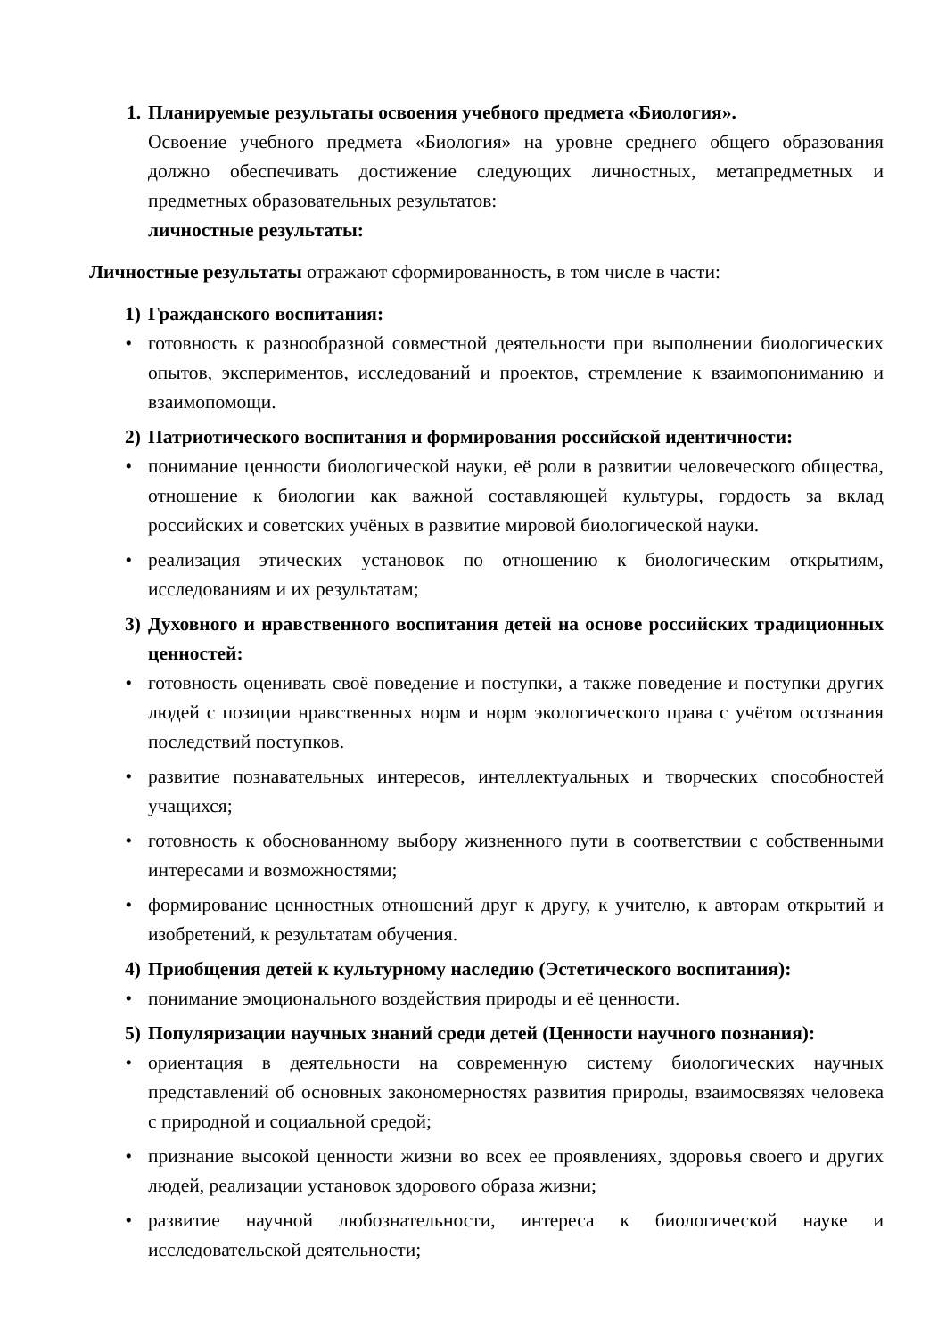1. Планируемые результаты освоения учебного предмета «Биология».
Освоение учебного предмета «Биология» на уровне среднего общего образования должно обеспечивать достижение следующих личностных, метапредметных и предметных образовательных результатов:
личностные результаты:
Личностные результаты отражают сформированность, в том числе в части:
1) Гражданского воспитания:
• готовность к разнообразной совместной деятельности при выполнении биологических опытов, экспериментов, исследований и проектов, стремление к взаимопониманию и взаимопомощи.
2) Патриотического воспитания и формирования российской идентичности:
• понимание ценности биологической науки, её роли в развитии человеческого общества, отношение к биологии как важной составляющей культуры, гордость за вклад российских и советских учёных в развитие мировой биологической науки.
• реализация этических установок по отношению к биологическим открытиям, исследованиям и их результатам;
3) Духовного и нравственного воспитания детей на основе российских традиционных ценностей:
• готовность оценивать своё поведение и поступки, а также поведение и поступки других людей с позиции нравственных норм и норм экологического права с учётом осознания последствий поступков.
• развитие познавательных интересов, интеллектуальных и творческих способностей учащихся;
• готовность к обоснованному выбору жизненного пути в соответствии с собственными интересами и возможностями;
• формирование ценностных отношений друг к другу, к учителю, к авторам открытий и изобретений, к результатам обучения.
4) Приобщения детей к культурному наследию (Эстетического воспитания):
• понимание эмоционального воздействия природы и её ценности.
5) Популяризации научных знаний среди детей (Ценности научного познания):
• ориентация в деятельности на современную систему биологических научных представлений об основных закономерностях развития природы, взаимосвязях человека с природной и социальной средой;
• признание высокой ценности жизни во всех ее проявлениях, здоровья своего и других людей, реализации установок здорового образа жизни;
• развитие научной любознательности, интереса к биологической науке и исследовательской деятельности;